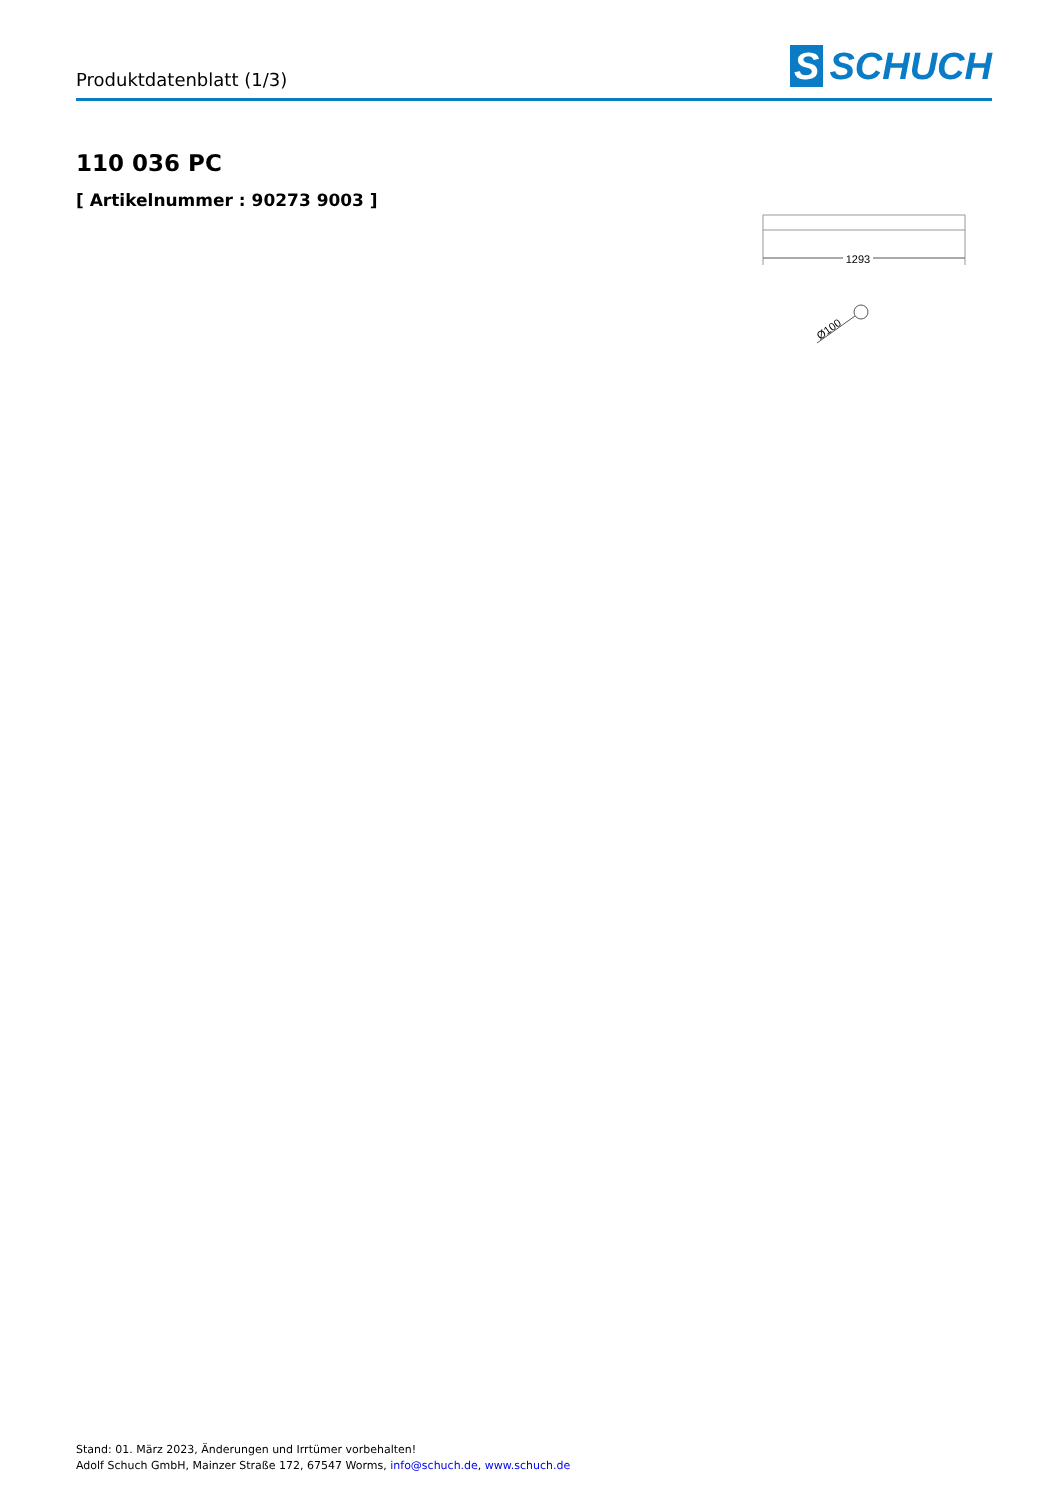Produktdatenblatt (1/3)
S SCHUCH
110 036 PC
[ Artikelnummer : 90273 9003 ]
1293
Ø100
Stand: 01. März 2023, Änderungen und Irrtümer vorbehalten!
Adolf Schuch GmbH, Mainzer Straße 172, 67547 Worms, info@schuch.de, www.schuch.de